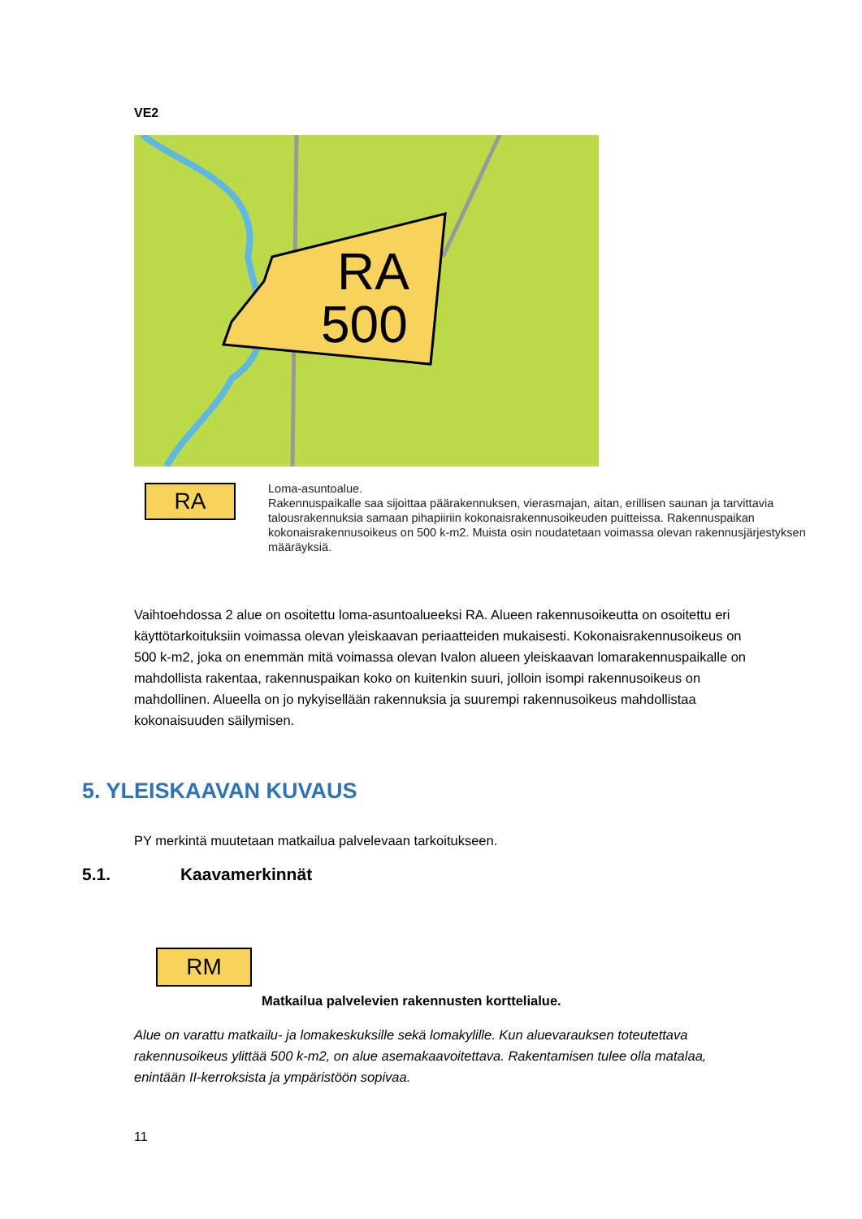VE2
RA
500
RA
Loma-asuntoalue.
Rakennuspaikalle saa sijoittaa päärakennuksen, vierasmajan, aitan, erillisen saunan ja tarvittavia talousrakennuksia samaan pihapiiriin kokonaisrakennusoikeuden puitteissa. Rakennuspaikan kokonaisrakennusoikeus on 500 k-m2. Muista osin noudatetaan voimassa olevan rakennusjärjestyksen määräyksiä.
Vaihtoehdossa 2 alue on osoitettu loma-asuntoalueeksi RA. Alueen rakennusoikeutta on osoitettu eri käyttötarkoituksiin voimassa olevan yleiskaavan periaatteiden mukaisesti. Kokonaisrakennusoikeus on 500 k-m2, joka on enemmän mitä voimassa olevan Ivalon alueen yleiskaavan lomarakennuspaikalle on mahdollista rakentaa, rakennuspaikan koko on kuitenkin suuri, jolloin isompi rakennusoikeus on mahdollinen. Alueella on jo nykyisellään rakennuksia ja suurempi rakennusoikeus mahdollistaa kokonaisuuden säilymisen.
5. YLEISKAAVAN KUVAUS
PY merkintä muutetaan matkailua palvelevaan tarkoitukseen.
5.1. Kaavamerkinnät
RM
Matkailua palvelevien rakennusten korttelialue.
Alue on varattu matkailu- ja lomakeskuksille sekä lomakylille. Kun aluevarauksen toteutettava rakennusoikeus ylittää 500 k-m2, on alue asemakaavoitettava. Rakentamisen tulee olla matalaa, enintään II-kerroksista ja ympäristöön sopivaa.
11